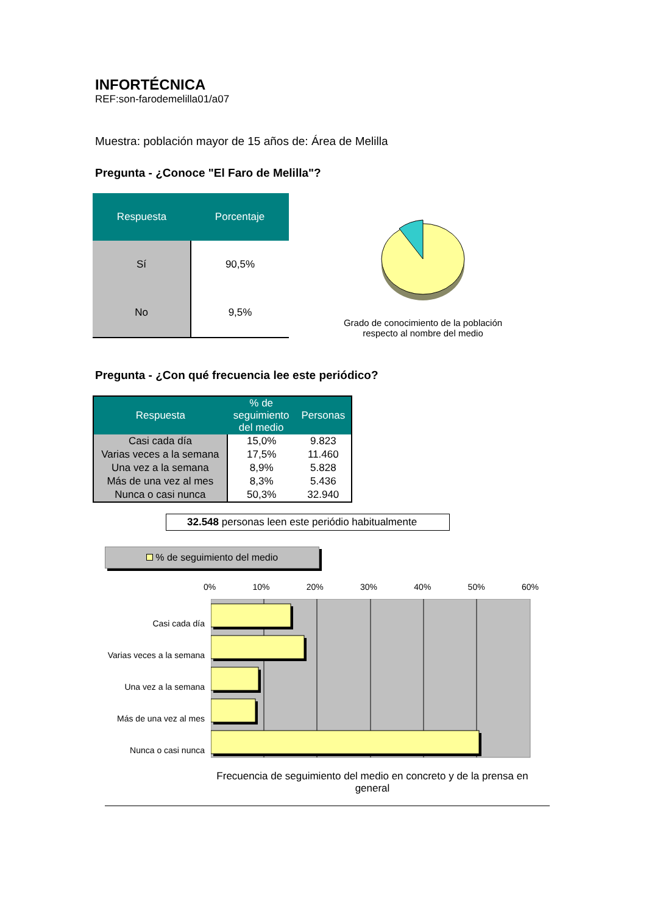INFORTÉCNICA
REF:son-farodemelilla01/a07
Muestra: población mayor de 15 años de: Área de Melilla
Pregunta - ¿Conoce "El Faro de Melilla"?
| Respuesta | Porcentaje |
| --- | --- |
| Sí | 90,5% |
| No | 9,5% |
Grado de conocimiento de la población respecto al nombre del medio
Pregunta - ¿Con qué frecuencia lee este periódico?
| Respuesta | % de seguimiento del medio | Personas |
| --- | --- | --- |
| Casi cada día | 15,0% | 9.823 |
| Varias veces a la semana | 17,5% | 11.460 |
| Una vez a la semana | 8,9% | 5.828 |
| Más de una vez al mes | 8,3% | 5.436 |
| Nunca o casi nunca | 50,3% | 32.940 |
32.548 personas leen este periódio habitualmente
% de seguimiento del medio
Casi cada día
Varias veces a la semana
Una vez a la semana
Más de una vez al mes
Nunca o casi nunca
0% 10% 20% 30% 40% 50% 60%
Frecuencia de seguimiento del medio en concreto y de la prensa en general